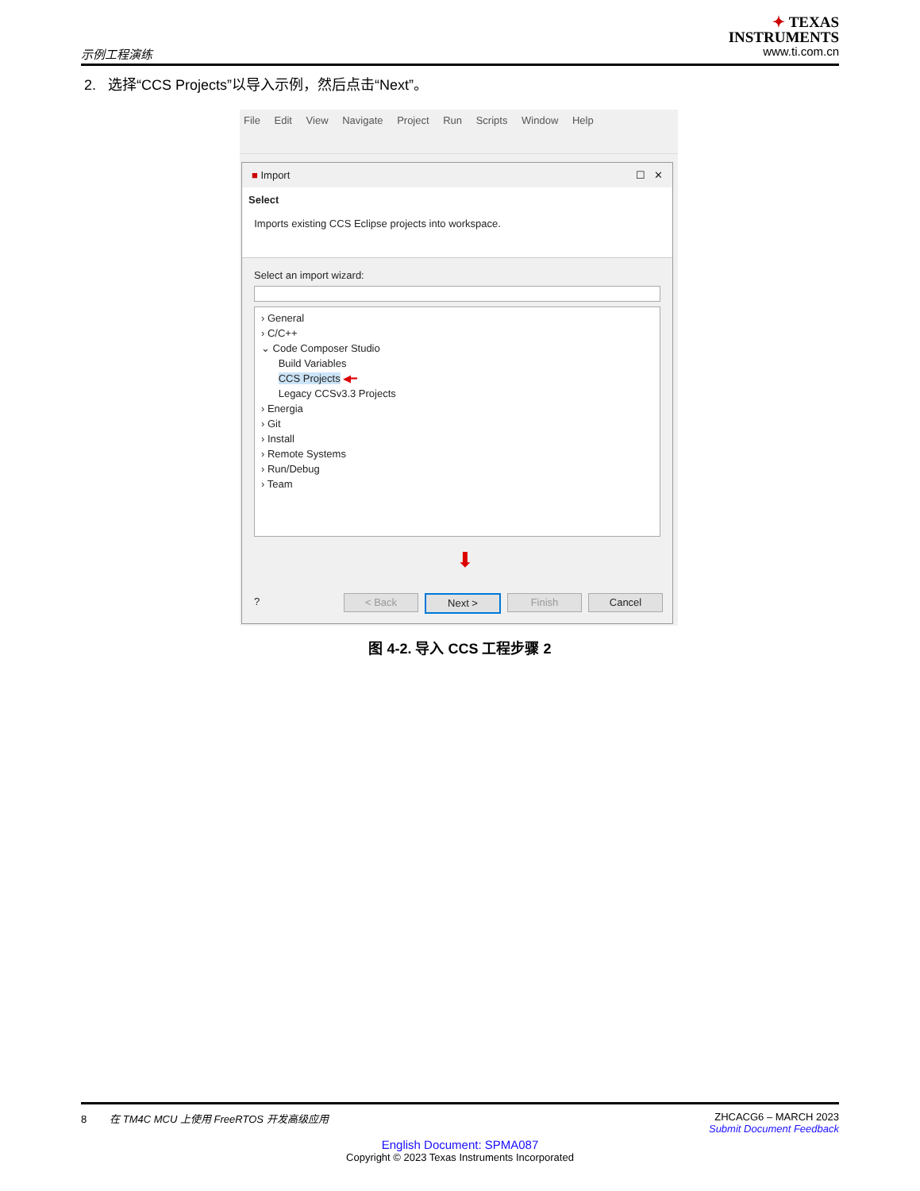示例工程演练
✦ TEXAS
INSTRUMENTS
www.ti.com.cn
2. 选择“CCS Projects”以导入示例，然后点击“Next”。
File Edit View Navigate Project Run Scripts Window Help
■ Import ☐ ✕
Select
Imports existing CCS Eclipse projects into workspace.
Select an import wizard:
› General
› C/C++
⌄ Code Composer Studio
Build Variables
CCS Projects ◀━
Legacy CCSv3.3 Projects
› Energia
› Git
› Install
› Remote Systems
› Run/Debug
› Team
⬇
? < Back Next > Finish Cancel
图 4-2. 导入 CCS 工程步骤 2
8 在 TM4C MCU 上使用 FreeRTOS 开发高级应用 ZHCACG6 – MARCH 2023
Submit Document Feedback
English Document: SPMA087
Copyright © 2023 Texas Instruments Incorporated